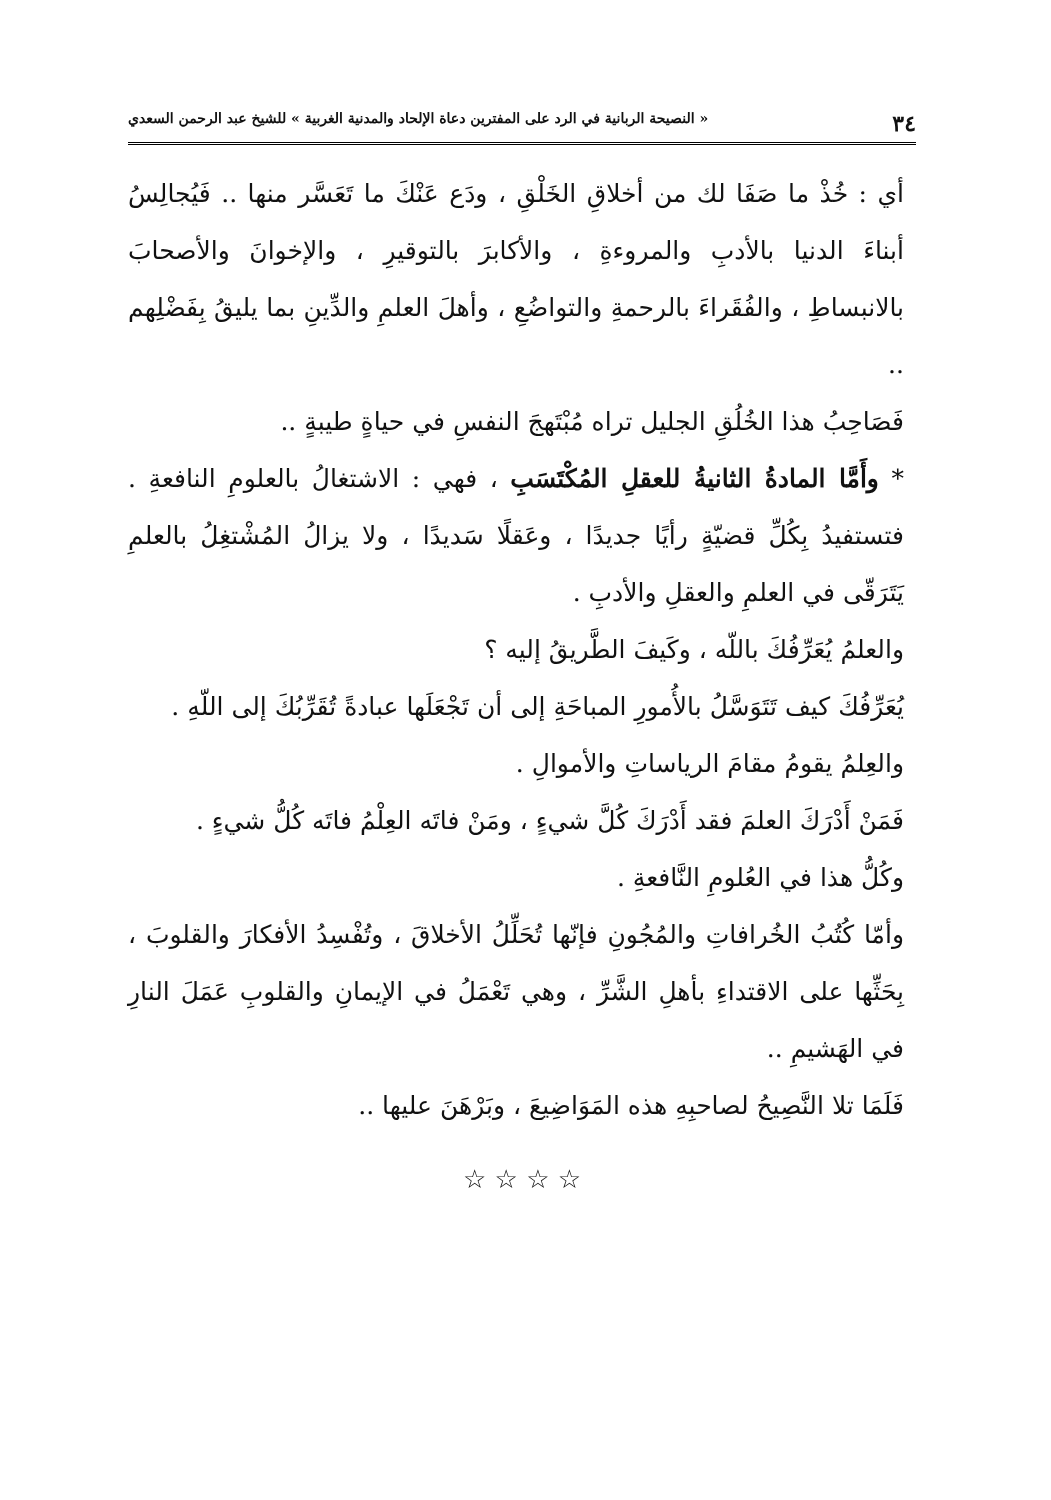٣٤ « النصيحة الربانية في الرد على المفترين دعاة الإلحاد والمدنية الغربية » للشيخ عبد الرحمن السعدي
أي : خُذْ ما صَفَا لك من أخلاقِ الخَلْقِ ، ودَع عَنْكَ ما تَعَسَّر منها .. فَيُجالِسُ أبناءَ الدنيا بالأدبِ والمروءةِ ، والأكابرَ بالتوقيرِ ، والإخوانَ والأصحابَ بالانبساطِ ، والفُقَراءَ بالرحمةِ والتواضُعِ ، وأهلَ العلمِ والدِّينِ بما يليقُ بِفَضْلِهم ..
فَصَاحِبُ هذا الخُلُقِ الجليل تراه مُبْتَهجَ النفسِ في حياةٍ طيبةٍ ..
* وأَمَّا المادةُ الثانيةُ للعقلِ المُكْتَسَبِ ، فهي : الاشتغالُ بالعلومِ النافعةِ . فتستفيدُ بِكُلِّ قضيّةٍ رأيًا جديدًا ، وعَقلًا سَديدًا ، ولا يزالُ المُشْتغِلُ بالعلمِ يَتَرَقّى في العلمِ والعقلِ والأدبِ .
والعلمُ يُعَرِّفُكَ باللّه ، وكَيفَ الطَّريقُ إليه ؟
يُعَرِّفُكَ كيف تَتَوَسَّلُ بالأُمورِ المباحَةِ إلى أن تَجْعَلَها عبادةً تُقَرِّبُكَ إلى اللّهِ .
والعِلمُ يقومُ مقامَ الرياساتِ والأموالِ .
فَمَنْ أَدْرَكَ العلمَ فقد أَدْرَكَ كُلَّ شيءٍ ، ومَنْ فاتَه العِلْمُ فاتَه كُلُّ شيءٍ .
وكُلُّ هذا في العُلومِ النَّافعةِ .
وأمّا كُتُبُ الخُرافاتِ والمُجُونِ فإنّها تُحَلِّلُ الأخلاقَ ، وتُفْسِدُ الأفكارَ والقلوبَ ، بِحَثِّها على الاقتداءِ بأهلِ الشَّرِّ ، وهي تَعْمَلُ في الإيمانِ والقلوبِ عَمَلَ النارِ في الهَشيمِ ..
فَلَمَا تلا النَّصِيحُ لصاحبِهِ هذه المَوَاضِيعَ ، وبَرْهَنَ عليها ..
☆ ☆ ☆ ☆